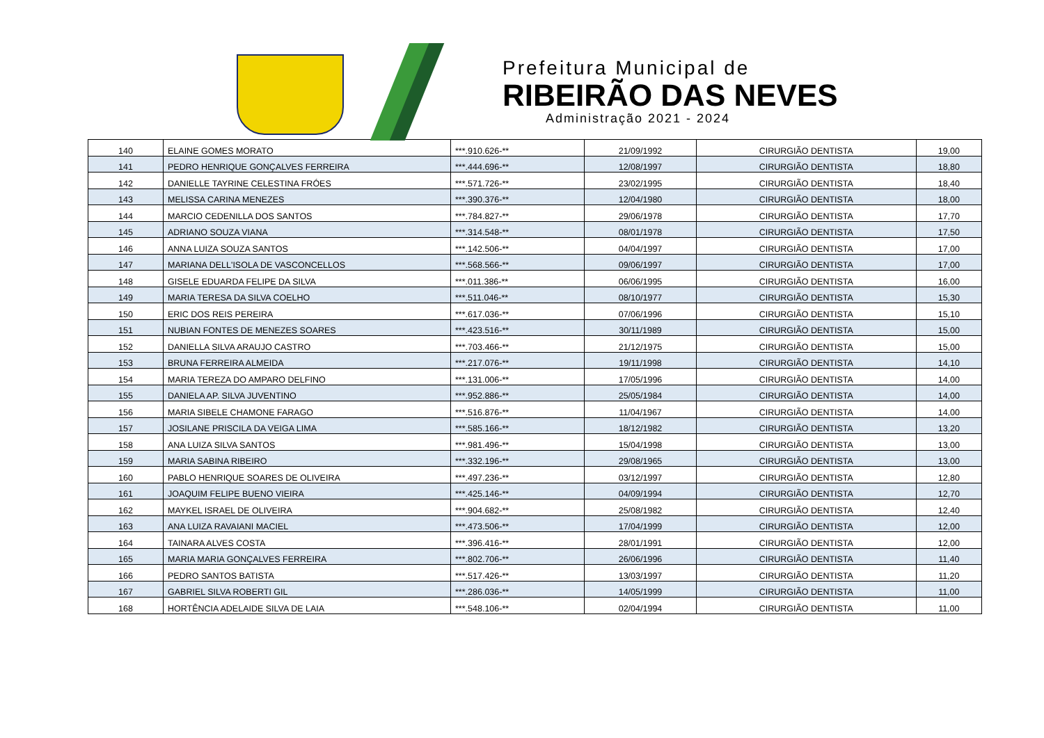Prefeitura Municipal de
RIBEIRÃO DAS NEVES
Administração 2021 - 2024
| 140 | ELAINE GOMES MORATO | ***.910.626-** | 21/09/1992 | CIRURGIÃO DENTISTA | 19,00 |
| 141 | PEDRO HENRIQUE GONÇALVES FERREIRA | ***.444.696-** | 12/08/1997 | CIRURGIÃO DENTISTA | 18,80 |
| 142 | DANIELLE TAYRINE CELESTINA FRÓES | ***.571.726-** | 23/02/1995 | CIRURGIÃO DENTISTA | 18,40 |
| 143 | MELISSA CARINA MENEZES | ***.390.376-** | 12/04/1980 | CIRURGIÃO DENTISTA | 18,00 |
| 144 | MARCIO CEDENILLA DOS SANTOS | ***.784.827-** | 29/06/1978 | CIRURGIÃO DENTISTA | 17,70 |
| 145 | ADRIANO SOUZA VIANA | ***.314.548-** | 08/01/1978 | CIRURGIÃO DENTISTA | 17,50 |
| 146 | ANNA LUIZA SOUZA SANTOS | ***.142.506-** | 04/04/1997 | CIRURGIÃO DENTISTA | 17,00 |
| 147 | MARIANA DELL'ISOLA DE VASCONCELLOS | ***.568.566-** | 09/06/1997 | CIRURGIÃO DENTISTA | 17,00 |
| 148 | GISELE EDUARDA FELIPE DA SILVA | ***.011.386-** | 06/06/1995 | CIRURGIÃO DENTISTA | 16,00 |
| 149 | MARIA TERESA DA SILVA COELHO | ***.511.046-** | 08/10/1977 | CIRURGIÃO DENTISTA | 15,30 |
| 150 | ERIC DOS REIS PEREIRA | ***.617.036-** | 07/06/1996 | CIRURGIÃO DENTISTA | 15,10 |
| 151 | NUBIAN FONTES DE MENEZES SOARES | ***.423.516-** | 30/11/1989 | CIRURGIÃO DENTISTA | 15,00 |
| 152 | DANIELLA SILVA ARAUJO CASTRO | ***.703.466-** | 21/12/1975 | CIRURGIÃO DENTISTA | 15,00 |
| 153 | BRUNA FERREIRA ALMEIDA | ***.217.076-** | 19/11/1998 | CIRURGIÃO DENTISTA | 14,10 |
| 154 | MARIA TEREZA DO AMPARO DELFINO | ***.131.006-** | 17/05/1996 | CIRURGIÃO DENTISTA | 14,00 |
| 155 | DANIELA AP. SILVA JUVENTINO | ***.952.886-** | 25/05/1984 | CIRURGIÃO DENTISTA | 14,00 |
| 156 | MARIA SIBELE CHAMONE FARAGO | ***.516.876-** | 11/04/1967 | CIRURGIÃO DENTISTA | 14,00 |
| 157 | JOSILANE PRISCILA DA VEIGA LIMA | ***.585.166-** | 18/12/1982 | CIRURGIÃO DENTISTA | 13,20 |
| 158 | ANA LUIZA SILVA SANTOS | ***.981.496-** | 15/04/1998 | CIRURGIÃO DENTISTA | 13,00 |
| 159 | MARIA SABINA RIBEIRO | ***.332.196-** | 29/08/1965 | CIRURGIÃO DENTISTA | 13,00 |
| 160 | PABLO HENRIQUE SOARES DE OLIVEIRA | ***.497.236-** | 03/12/1997 | CIRURGIÃO DENTISTA | 12,80 |
| 161 | JOAQUIM FELIPE BUENO VIEIRA | ***.425.146-** | 04/09/1994 | CIRURGIÃO DENTISTA | 12,70 |
| 162 | MAYKEL ISRAEL DE OLIVEIRA | ***.904.682-** | 25/08/1982 | CIRURGIÃO DENTISTA | 12,40 |
| 163 | ANA LUIZA RAVAIANI MACIEL | ***.473.506-** | 17/04/1999 | CIRURGIÃO DENTISTA | 12,00 |
| 164 | TAINARA ALVES COSTA | ***.396.416-** | 28/01/1991 | CIRURGIÃO DENTISTA | 12,00 |
| 165 | MARIA MARIA GONÇALVES FERREIRA | ***.802.706-** | 26/06/1996 | CIRURGIÃO DENTISTA | 11,40 |
| 166 | PEDRO SANTOS BATISTA | ***.517.426-** | 13/03/1997 | CIRURGIÃO DENTISTA | 11,20 |
| 167 | GABRIEL SILVA ROBERTI GIL | ***.286.036-** | 14/05/1999 | CIRURGIÃO DENTISTA | 11,00 |
| 168 | HORTÊNCIA ADELAIDE SILVA DE LAIA | ***.548.106-** | 02/04/1994 | CIRURGIÃO DENTISTA | 11,00 |